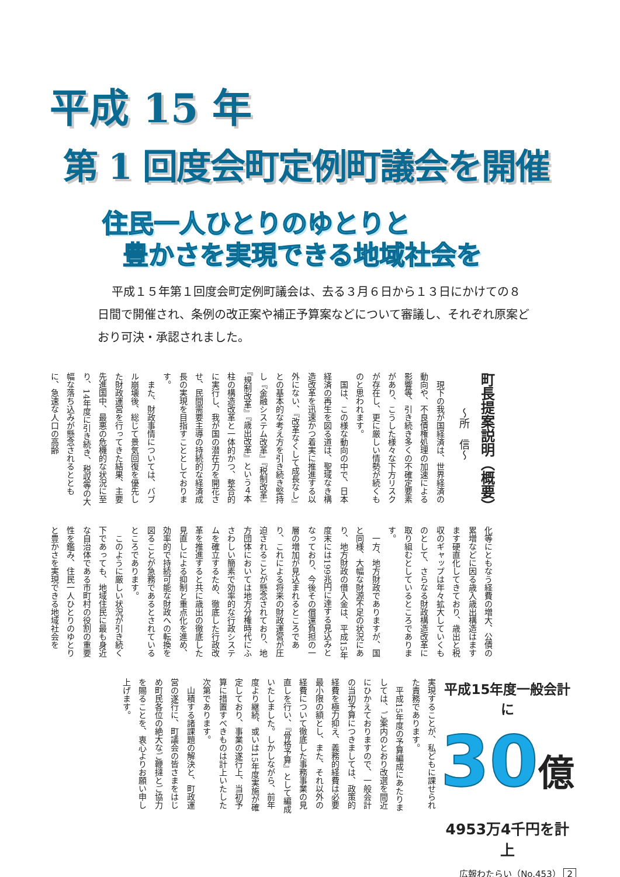平成 15 年
第 1 回度会町定例町議会を開催
住民一人ひとりのゆとりと
豊かさを実現できる地域社会を
平成１５年第１回度会町定例町議会は、去る３月６日から１３日にかけての８日間で開催され、条例の改正案や補正予算案などについて審議し、それぞれ原案どおり可決・承認されました。
町長提案説明（概要）
〜所　信〜
現下の我が国経済は、世界経済の動向や、不良債権処理の加速による影響等、引き続き多くの不確定要素があり、こうした様々な下方リスクが存在し、更に厳しい情勢が続くものと思われます。
国は、この様な動向の中で、日本経済の再生を図る道は、聖域なき構造改革を迅速かつ着実に推進する以外にない、『改革なくして成長なし』との基本的な考え方を引き続き堅持し『金融システム改革』『税制改革』『規制改革』『歳出改革』という４本柱の構造改革と一体的かつ、整合的に実行し、我が国の潜在力を開花させ、民間需要主導の持続的な経済成長の実現を目指すこととしております。
また、財政事情については、バブル崩壊後、総じて景気回復を優先した財政運営を行ってきた結果、主要先進国中、最悪の危機的な状況に至り、14年度に引き続き、税収等の大幅な落ち込みが懸念されるとともに、急速な人口の高齢
化等にともなう経費の増大、公債の累増などに因る歳入歳出構造はますます硬直化してきており、歳出と税収のギャップは年々拡大していくものとして、さらなる財政構造改革に取り組むとしているところであります。
一方、地方財政でありますが、国と同様、大幅な財源不足の状況にあり、地方財政の借入金は、平成15年度末には199兆円に達する見込みとなっており、今後その償還負担の一層の増加が見込まれるところであり、これによる将来の財政運営が圧迫されることが懸念されており、地方団体においては地方分権時代にふさわしい簡素で効率的な行政システムを確立するため、徹底した行政改革を推進すると共に歳出の徹底した見直しによる抑制と重点化を進め、効率的で持続可能な財政への転換を図ることが急務であるとされているところであります。
このように厳しい状況が引き続く下であっても、地域住民に最も身近な自治体である市町村の役割の重要性を鑑み、住民一人ひとりのゆとりと豊かさを実現できる地域社会を
実現することが、私どもに課せられた責務であります。
平成15年度の予算編成にあたりましては、ご案内のとおり改選を間近にひかえておりますので、一般会計の当初予算につきましては、政策的経費を極力抑え、義務的経費は必要最小限の額とし、また、それ以外の経費について徹底した事務事業の見直しを行い、『骨格予算』として編成いたしました。しかしながら、前年度より継続、或いは15年度実施が確定しており、事業の遂行上、当初予算に措置すべきものは計上いたした次第であります。
山積する諸課題の解決と、町政運営の遂行に、町議会の皆さまをはじめ町民各位の絶大なご鞭撻とご協力を賜ることを、衷心よりお願い申し上げます。
平成15年度一般会計に
30億
4953万4千円を計上
広報わたらい（No.453） 2